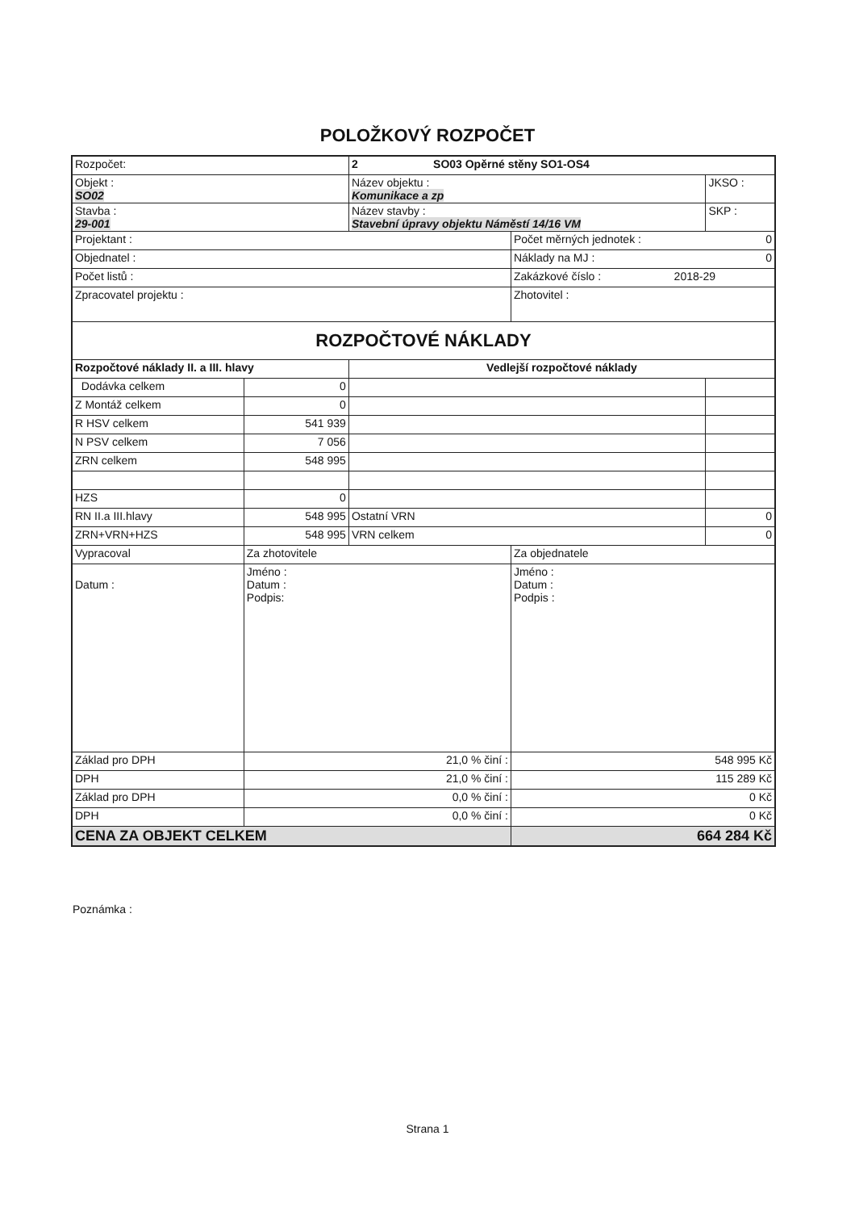POLOŽKOVÝ ROZPOČET
| Rozpočet: | | 2 SO03 Opěrné stěny SO1-OS4 | | |
| Objekt : SO02 | | Název objektu : Komunikace a zp | | JKSO : |
| Stavba : 29-001 | | Název stavby : Stavební úpravy objektu Náměstí 14/16 VM | | SKP : |
| Projektant : | | | Počet měrných jednotek : 0 | |
| Objednatel : | | | Náklady na MJ : 0 | |
| Počet listů : | | | Zakázkové číslo : 2018-29 | |
| Zpracovatel projektu : | | | Zhotovitel : | |
| ROZPOČTOVÉ NÁKLADY | | | | |
| Rozpočtové náklady II. a III. hlavy | | Vedlejší rozpočtové náklady | | |
| Dodávka celkem | 0 | | | |
| Z Montáž celkem | 0 | | | |
| R HSV celkem | 541 939 | | | |
| N PSV celkem | 7 056 | | | |
| ZRN celkem | 548 995 | | | |
| HZS | 0 | | | |
| RN II.a III.hlavy | 548 995 | Ostatní VRN | | 0 |
| ZRN+VRN+HZS | 548 995 | VRN celkem | | 0 |
| Vypracoval | Za zhotovitele | | Za objednatele | |
| Datum : | Jméno : Datum : Podpis: | | Jméno : Datum : Podpis : | |
| Základ pro DPH | 21,0 % činí : | | 548 995 Kč | |
| DPH | 21,0 % činí : | | 115 289 Kč | |
| Základ pro DPH | 0,0 % činí : | | 0 Kč | |
| DPH | 0,0 % činí : | | 0 Kč | |
| CENA ZA OBJEKT CELKEM | | | 664 284 Kč | |
Poznámka :
Strana 1